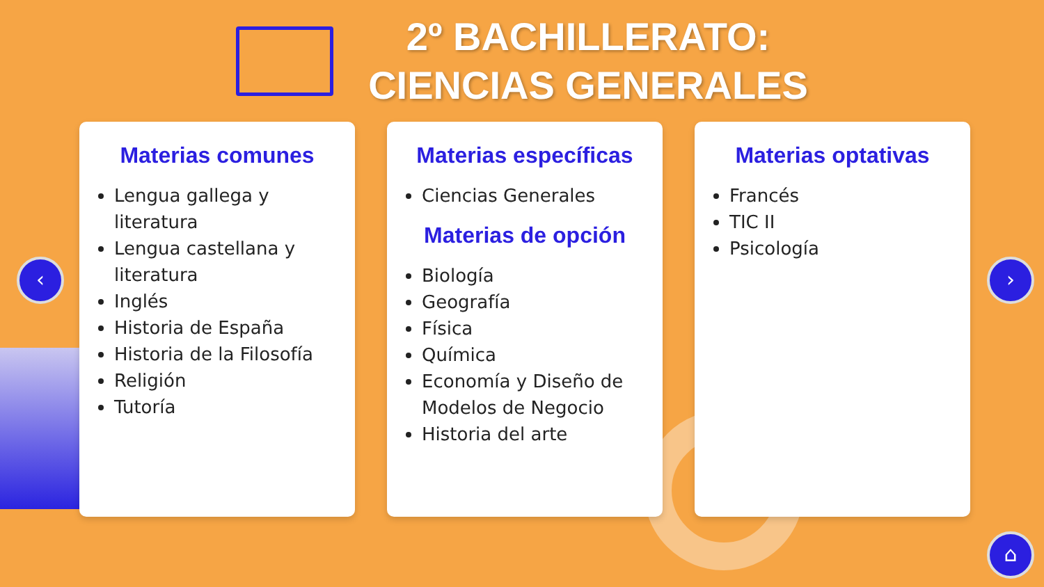2º BACHILLERATO:
CIENCIAS GENERALES
Materias comunes
Lengua gallega y literatura
Lengua castellana y literatura
Inglés
Historia de España
Historia de la Filosofía
Religión
Tutoría
Materias específicas
Ciencias Generales
Materias de opción
Biología
Geografía
Física
Química
Economía y Diseño de Modelos de Negocio
Historia del arte
Materias optativas
Francés
TIC II
Psicología
‹ ›
⌂